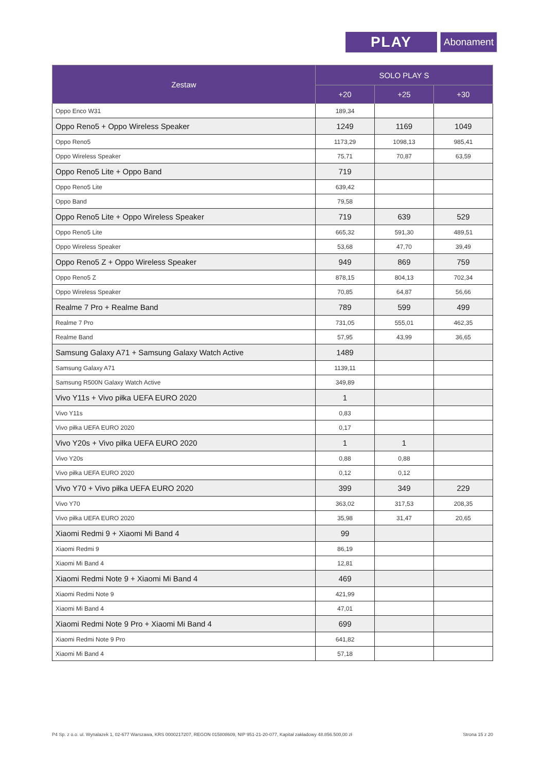PLAY
Abonament
| Zestaw | SOLO PLAY S | | |
| --- | --- | --- | --- |
| | +20 | +25 | +30 |
| Oppo Enco W31 | 189,34 | | |
| Oppo Reno5 + Oppo Wireless Speaker | 1249 | 1169 | 1049 |
| Oppo Reno5 | 1173,29 | 1098,13 | 985,41 |
| Oppo Wireless Speaker | 75,71 | 70,87 | 63,59 |
| Oppo Reno5 Lite + Oppo Band | 719 | | |
| Oppo Reno5 Lite | 639,42 | | |
| Oppo Band | 79,58 | | |
| Oppo Reno5 Lite + Oppo Wireless Speaker | 719 | 639 | 529 |
| Oppo Reno5 Lite | 665,32 | 591,30 | 489,51 |
| Oppo Wireless Speaker | 53,68 | 47,70 | 39,49 |
| Oppo Reno5 Z + Oppo Wireless Speaker | 949 | 869 | 759 |
| Oppo Reno5 Z | 878,15 | 804,13 | 702,34 |
| Oppo Wireless Speaker | 70,85 | 64,87 | 56,66 |
| Realme 7 Pro + Realme Band | 789 | 599 | 499 |
| Realme 7 Pro | 731,05 | 555,01 | 462,35 |
| Realme Band | 57,95 | 43,99 | 36,65 |
| Samsung Galaxy A71 + Samsung Galaxy Watch Active | 1489 | | |
| Samsung Galaxy A71 | 1139,11 | | |
| Samsung R500N Galaxy Watch Active | 349,89 | | |
| Vivo Y11s + Vivo piłka UEFA EURO 2020 | 1 | | |
| Vivo Y11s | 0,83 | | |
| Vivo piłka UEFA EURO 2020 | 0,17 | | |
| Vivo Y20s + Vivo piłka UEFA EURO 2020 | 1 | 1 | |
| Vivo Y20s | 0,88 | 0,88 | |
| Vivo piłka UEFA EURO 2020 | 0,12 | 0,12 | |
| Vivo Y70 + Vivo piłka UEFA EURO 2020 | 399 | 349 | 229 |
| Vivo Y70 | 363,02 | 317,53 | 208,35 |
| Vivo piłka UEFA EURO 2020 | 35,98 | 31,47 | 20,65 |
| Xiaomi Redmi 9 + Xiaomi Mi Band 4 | 99 | | |
| Xiaomi Redmi 9 | 86,19 | | |
| Xiaomi Mi Band 4 | 12,81 | | |
| Xiaomi Redmi Note 9 + Xiaomi Mi Band 4 | 469 | | |
| Xiaomi Redmi Note 9 | 421,99 | | |
| Xiaomi Mi Band 4 | 47,01 | | |
| Xiaomi Redmi Note 9 Pro + Xiaomi Mi Band 4 | 699 | | |
| Xiaomi Redmi Note 9 Pro | 641,82 | | |
| Xiaomi Mi Band 4 | 57,18 | | |
P4 Sp. z o.o. ul. Wynalazek 1, 02-677 Warszawa, KRS 0000217207, REGON 015808609, NIP 951-21-20-077, Kapitał zakładowy 48.856.500,00 zł Strona 15 z 20